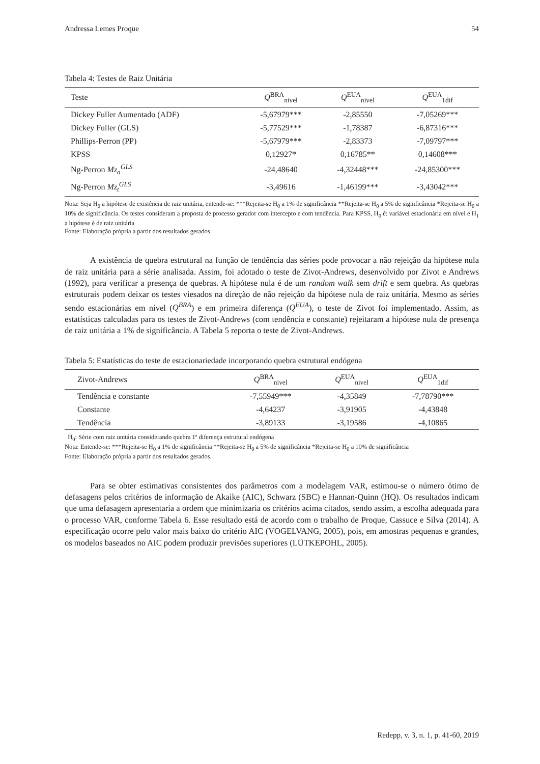Andressa Lemes Proque 54
Tabela 4: Testes de Raiz Unitária
| Teste | Q<sup>BRA</sup><sub>nivel</sub> | Q<sup>EUA</sup><sub>nivel</sub> | Q<sup>EUA</sup><sub>1dif</sub> |
| --- | --- | --- | --- |
| Dickey Fuller Aumentado (ADF) | -5,67979*** | -2,85550 | -7,05269*** |
| Dickey Fuller (GLS) | -5,77529*** | -1,78387 | -6,87316*** |
| Phillips-Perron (PP) | -5,67979*** | -2,83373 | -7,09797*** |
| KPSS | 0,12927* | 0,16785** | 0,14608*** |
| Ng-Perron Mz<sub>a</sub><sup>GLS</sup> | -24,48640 | -4,32448*** | -24,85300*** |
| Ng-Perron Mz<sub>t</sub><sup>GLS</sup> | -3,49616 | -1,46199*** | -3,43042*** |
Nota: Seja H<sub>0</sub> a hipótese de existência de raiz unitária, entende-se: ***Rejeita-se H<sub>0</sub> a 1% de significância **Rejeita-se H<sub>0</sub> a 5% de significância *Rejeita-se H<sub>0</sub> a 10% de significância. Os testes consideram a proposta de processo gerador com intercepto e com tendência. Para KPSS, H<sub>0</sub> é: variável estacionária em nível e H<sub>1</sub> a hipótese é de raiz unitária
Fonte: Elaboração própria a partir dos resultados gerados.
A existência de quebra estrutural na função de tendência das séries pode provocar a não rejeição da hipótese nula de raiz unitária para a série analisada. Assim, foi adotado o teste de Zivot-Andrews, desenvolvido por Zivot e Andrews (1992), para verificar a presença de quebras. A hipótese nula é de um random walk sem drift e sem quebra. As quebras estruturais podem deixar os testes viesados na direção de não rejeição da hipótese nula de raiz unitária. Mesmo as séries sendo estacionárias em nível (Q<sup>BRA</sup>) e em primeira diferença (Q<sup>EUA</sup>), o teste de Zivot foi implementado. Assim, as estatísticas calculadas para os testes de Zivot-Andrews (com tendência e constante) rejeitaram a hipótese nula de presença de raiz unitária a 1% de significância. A Tabela 5 reporta o teste de Zivot-Andrews.
Tabela 5: Estatísticas do teste de estacionariedade incorporando quebra estrutural endógena
| Zivot-Andrews | Q<sup>BRA</sup><sub>nivel</sub> | Q<sup>EUA</sup><sub>nivel</sub> | Q<sup>EUA</sup><sub>1dif</sub> |
| --- | --- | --- | --- |
| Tendência e constante | -7,55949*** | -4,35849 | -7,78790*** |
| Constante | -4,64237 | -3,91905 | -4,43848 |
| Tendência | -3,89133 | -3,19586 | -4,10865 |
H<sub>0</sub>: Série com raiz unitária considerando quebra 1ª diferença estrutural endógena
Nota: Entende-se: ***Rejeita-se H<sub>0</sub> a 1% de significância **Rejeita-se H<sub>0</sub> a 5% de significância *Rejeita-se H<sub>0</sub> a 10% de significância
Fonte: Elaboração própria a partir dos resultados gerados.
Para se obter estimativas consistentes dos parâmetros com a modelagem VAR, estimou-se o número ótimo de defasagens pelos critérios de informação de Akaike (AIC), Schwarz (SBC) e Hannan-Quinn (HQ). Os resultados indicam que uma defasagem apresentaria a ordem que minimizaria os critérios acima citados, sendo assim, a escolha adequada para o processo VAR, conforme Tabela 6. Esse resultado está de acordo com o trabalho de Proque, Cassuce e Silva (2014). A especificação ocorre pelo valor mais baixo do critério AIC (VOGELVANG, 2005), pois, em amostras pequenas e grandes, os modelos baseados no AIC podem produzir previsões superiores (LÜTKEPOHL, 2005).
Redepp, v. 3, n. 1, p. 41-60, 2019